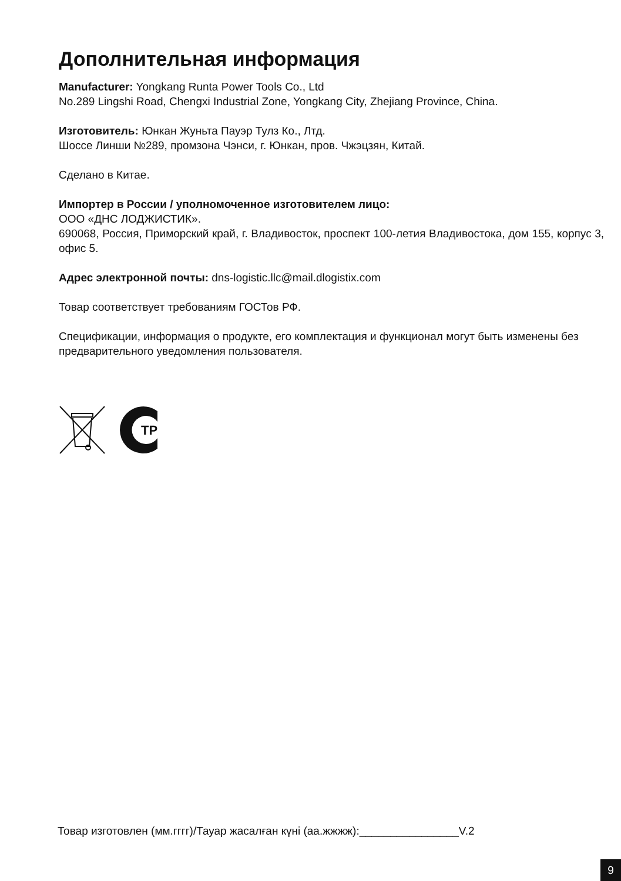Дополнительная информация
Manufacturer: Yongkang Runta Power Tools Co., Ltd
No.289 Lingshi Road, Chengxi Industrial Zone, Yongkang City, Zhejiang Province, China.
Изготовитель: Юнкан Жуньта Пауэр Тулз Ко., Лтд.
Шоссе Линши №289, промзона Чэнси, г. Юнкан, пров. Чжэцзян, Китай.
Сделано в Китае.
Импортер в России / уполномоченное изготовителем лицо:
ООО «ДНС ЛОДЖИСТИК».
690068, Россия, Приморский край, г. Владивосток, проспект 100-летия Владивостока, дом 155, корпус 3, офис 5.
Адрес электронной почты: dns-logistic.llc@mail.dlogistix.com
Товар соответствует требованиям ГОСТов РФ.
Спецификации, информация о продукте, его комплектация и функционал могут быть изменены без предварительного уведомления пользователя.
TP
Товар изготовлен (мм.гггг)/Тауар жасалған күні (аа.жжжж):________________V.2
9